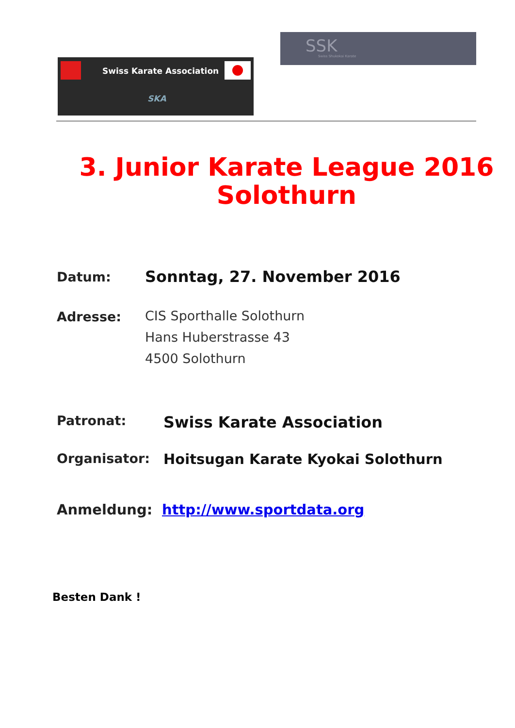Swiss Karate Association
SKA
SSK
Swiss Shukokai Karate
3. Junior Karate League 2016
Solothurn
Datum:
Sonntag, 27. November 2016
Adresse:
CIS Sporthalle Solothurn
Hans Huberstrasse 43
4500 Solothurn
Patronat:
Swiss Karate Association
Organisator: Hoitsugan Karate Kyokai Solothurn
Anmeldung: http://www.sportdata.org
Besten Dank !